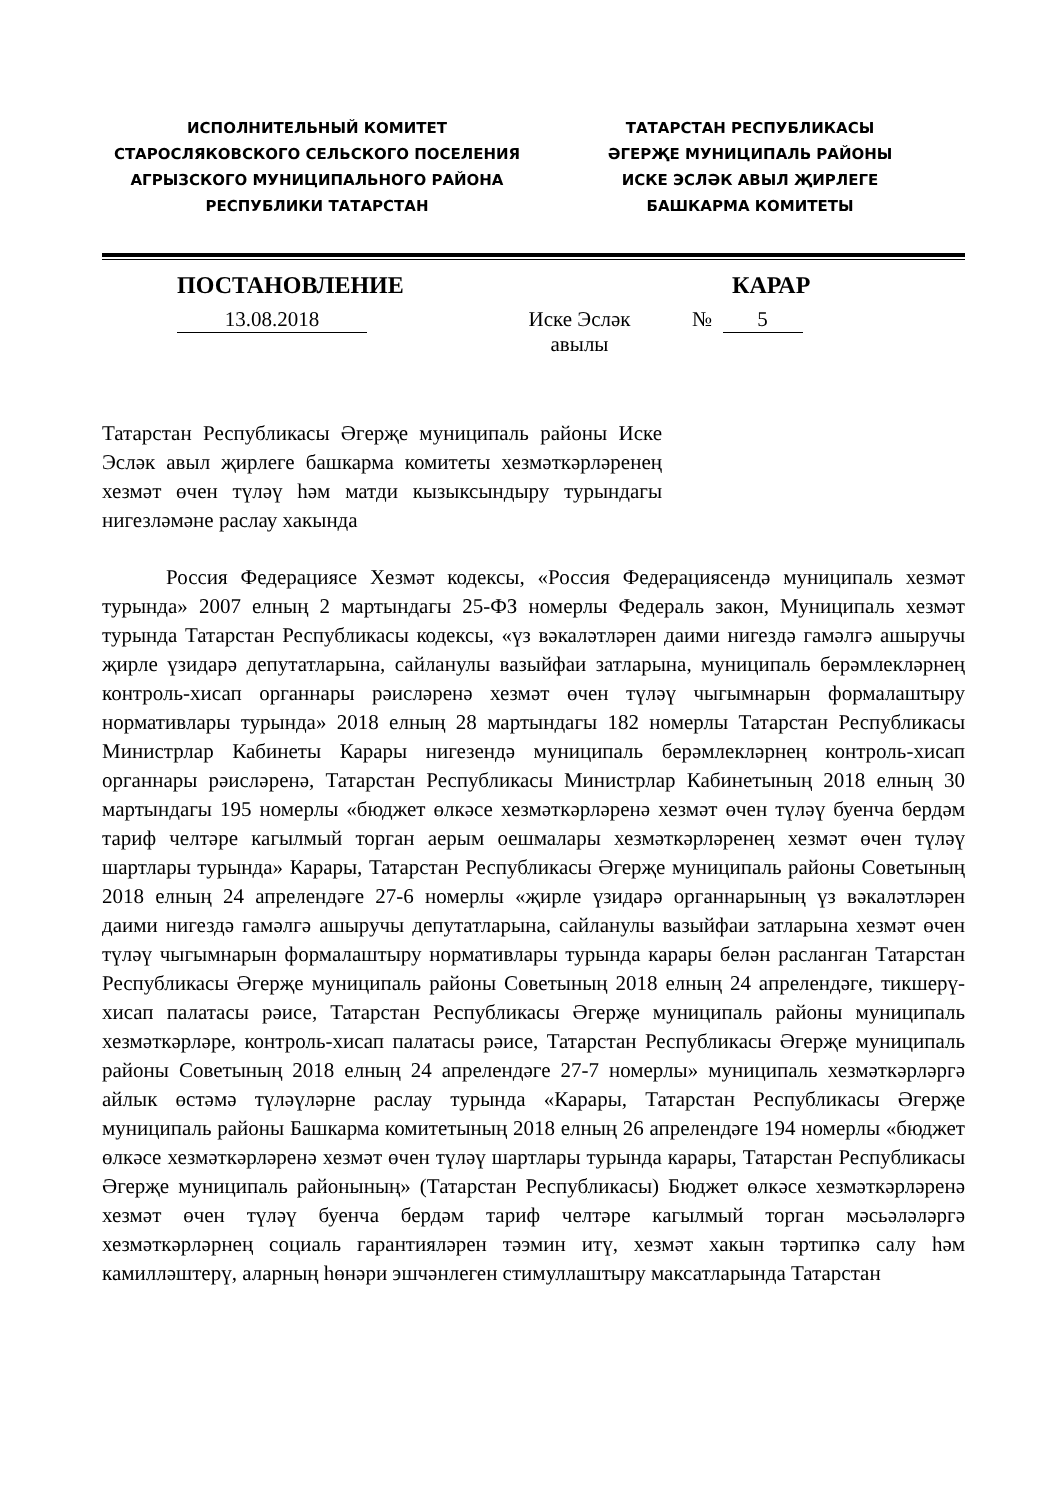ИСПОЛНИТЕЛЬНЫЙ КОМИТЕТ
СТАРОСЛЯКОВСКОГО СЕЛЬСКОГО ПОСЕЛЕНИЯ
АГРЫЗСКОГО МУНИЦИПАЛЬНОГО РАЙОНА
РЕСПУБЛИКИ ТАТАРСТАН
ТАТАРСТАН РЕСПУБЛИКАСЫ
ӘГЕРҖЕ МУНИЦИПАЛЬ РАЙОНЫ
ИСКЕ ЭСЛӘК АВЫЛ ҖИРЛЕГЕ
БАШКАРМА КОМИТЕТЫ
ПОСТАНОВЛЕНИЕ КАРАР
13.08.2018 Иске Эсләк
авылы
№ 5
Татарстан Республикасы Әгерҗе муниципаль районы Иске Эсләк авыл җирлеге башкарма комитеты хезмәткәрләренең хезмәт өчен түләү һәм матди кызыксындыру турындагы нигезләмәне раслау хакында
Россия Федерациясе Хезмәт кодексы, «Россия Федерациясендә муниципаль хезмәт турында» 2007 елның 2 мартындагы 25-ФЗ номерлы Федераль закон, Муниципаль хезмәт турында Татарстан Республикасы кодексы, «үз вәкаләтләрен даими нигездә гамәлгә ашыручы җирле үзидарә депутатларына, сайланулы вазыйфаи затларына, муниципаль берәмлекләрнең контроль-хисап органнары рәисләренә хезмәт өчен түләү чыгымнарын формалаштыру нормативлары турында» 2018 елның 28 мартындагы 182 номерлы Татарстан Республикасы Министрлар Кабинеты Карары нигезендә муниципаль берәмлекләрнең контроль-хисап органнары рәисләренә, Татарстан Республикасы Министрлар Кабинетының 2018 елның 30 мартындагы 195 номерлы «бюджет өлкәсе хезмәткәрләренә хезмәт өчен түләү буенча бердәм тариф челтәре кагылмый торган аерым оешмалары хезмәткәрләренең хезмәт өчен түләү шартлары турында» Карары, Татарстан Республикасы Әгерҗе муниципаль районы Советының 2018 елның 24 апрелендәге 27-6 номерлы «җирле үзидарә органнарының үз вәкаләтләрен даими нигездә гамәлгә ашыручы депутатларына, сайланулы вазыйфаи затларына хезмәт өчен түләү чыгымнарын формалаштыру нормативлары турында карары белән расланган Татарстан Республикасы Әгерҗе муниципаль районы Советының 2018 елның 24 апрелендәге, тикшерү-хисап палатасы рәисе, Татарстан Республикасы Әгерҗе муниципаль районы муниципаль хезмәткәрләре, контроль-хисап палатасы рәисе, Татарстан Республикасы Әгерҗе муниципаль районы Советының 2018 елның 24 апрелендәге 27-7 номерлы» муниципаль хезмәткәрләргә айлык өстәмә түләүләрне раслау турында «Карары, Татарстан Республикасы Әгерҗе муниципаль районы Башкарма комитетының 2018 елның 26 апрелендәге 194 номерлы «бюджет өлкәсе хезмәткәрләренә хезмәт өчен түләү шартлары турында карары, Татарстан Республикасы Әгерҗе муниципаль районының» (Татарстан Республикасы) Бюджет өлкәсе хезмәткәрләренә хезмәт өчен түләү буенча бердәм тариф челтәре кагылмый торган мәсьәләләргә хезмәткәрләрнең социаль гарантияләрен тәэмин итү, хезмәт хакын тәртипкә салу һәм камилләштерү, аларның һөнәри эшчәнлеген стимуллаштыру максатларында Татарстан